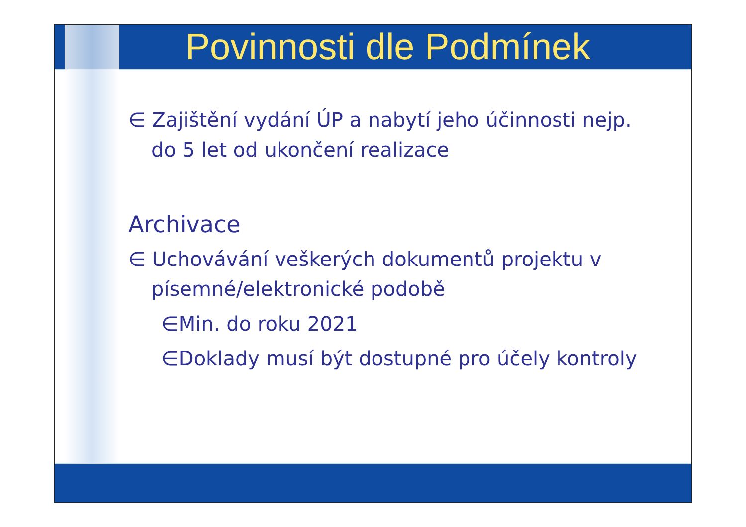Povinnosti dle Podmínek
∈ Zajištění vydání ÚP a nabytí jeho účinnosti nejp. do 5 let od ukončení realizace
Archivace
∈ Uchovávání veškerých dokumentů projektu v písemné/elektronické podobě
∈Min. do roku 2021
∈Doklady musí být dostupné pro účely kontroly